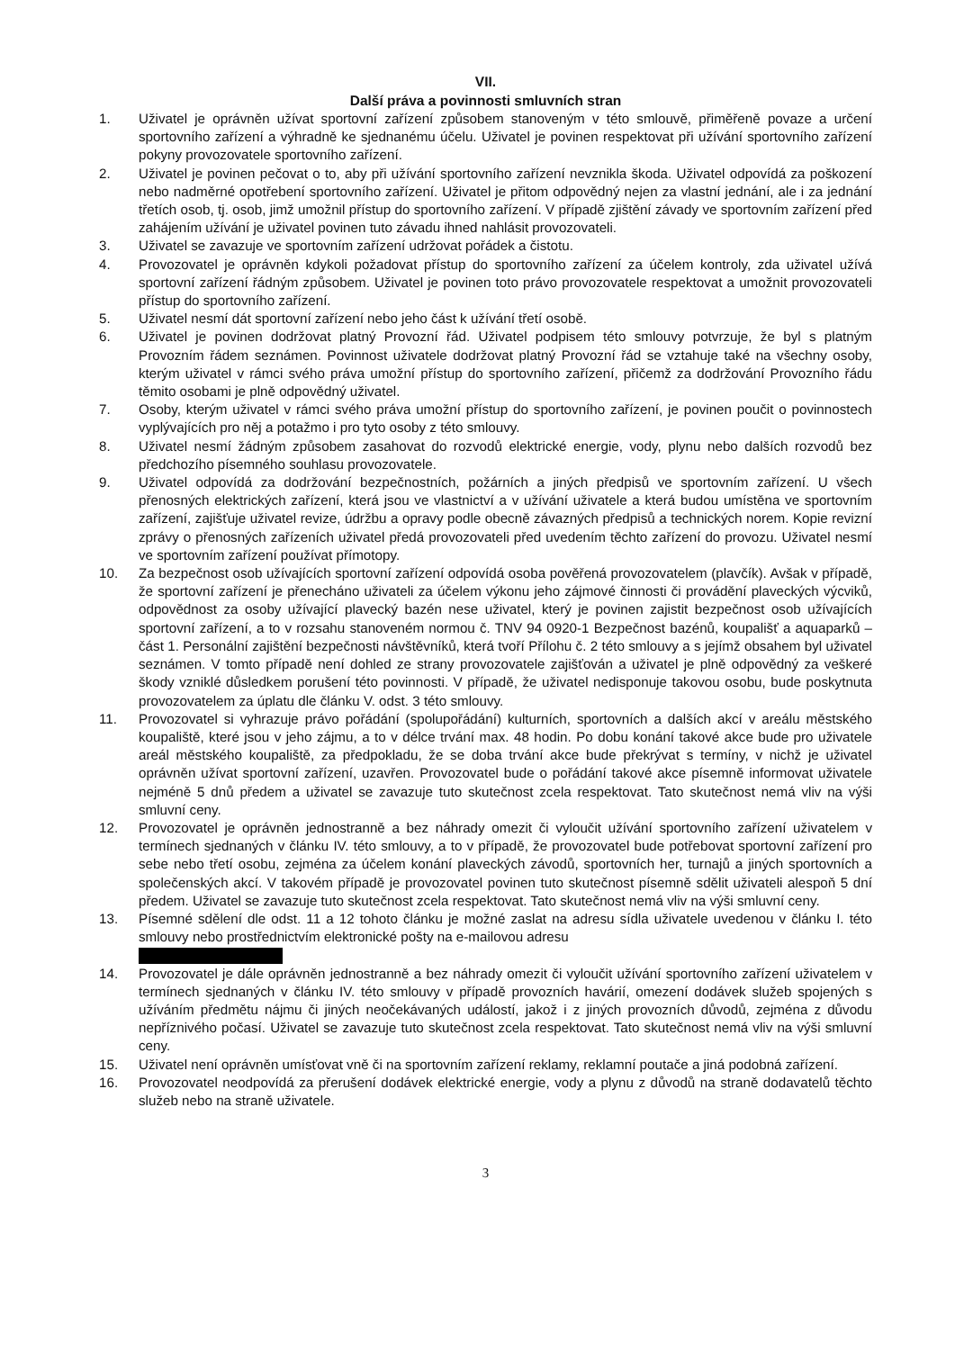VII.
Další práva a povinnosti smluvních stran
1. Uživatel je oprávněn užívat sportovní zařízení způsobem stanoveným v této smlouvě, přiměřeně povaze a určení sportovního zařízení a výhradně ke sjednanému účelu. Uživatel je povinen respektovat při užívání sportovního zařízení pokyny provozovatele sportovního zařízení.
2. Uživatel je povinen pečovat o to, aby při užívání sportovního zařízení nevznikla škoda. Uživatel odpovídá za poškození nebo nadměrné opotřebení sportovního zařízení. Uživatel je přitom odpovědný nejen za vlastní jednání, ale i za jednání třetích osob, tj. osob, jimž umožnil přístup do sportovního zařízení. V případě zjištění závady ve sportovním zařízení před zahájením užívání je uživatel povinen tuto závadu ihned nahlásit provozovateli.
3. Uživatel se zavazuje ve sportovním zařízení udržovat pořádek a čistotu.
4. Provozovatel je oprávněn kdykoli požadovat přístup do sportovního zařízení za účelem kontroly, zda uživatel užívá sportovní zařízení řádným způsobem. Uživatel je povinen toto právo provozovatele respektovat a umožnit provozovateli přístup do sportovního zařízení.
5. Uživatel nesmí dát sportovní zařízení nebo jeho část k užívání třetí osobě.
6. Uživatel je povinen dodržovat platný Provozní řád. Uživatel podpisem této smlouvy potvrzuje, že byl s platným Provozním řádem seznámen. Povinnost uživatele dodržovat platný Provozní řád se vztahuje také na všechny osoby, kterým uživatel v rámci svého práva umožní přístup do sportovního zařízení, přičemž za dodržování Provozního řádu těmito osobami je plně odpovědný uživatel.
7. Osoby, kterým uživatel v rámci svého práva umožní přístup do sportovního zařízení, je povinen poučit o povinnostech vyplývajících pro něj a potažmo i pro tyto osoby z této smlouvy.
8. Uživatel nesmí žádným způsobem zasahovat do rozvodů elektrické energie, vody, plynu nebo dalších rozvodů bez předchozího písemného souhlasu provozovatele.
9. Uživatel odpovídá za dodržování bezpečnostních, požárních a jiných předpisů ve sportovním zařízení. U všech přenosných elektrických zařízení, která jsou ve vlastnictví a v užívání uživatele a která budou umístěna ve sportovním zařízení, zajišťuje uživatel revize, údržbu a opravy podle obecně závazných předpisů a technických norem. Kopie revizní zprávy o přenosných zařízeních uživatel předá provozovateli před uvedením těchto zařízení do provozu. Uživatel nesmí ve sportovním zařízení používat přímotopy.
10. Za bezpečnost osob užívajících sportovní zařízení odpovídá osoba pověřená provozovatelem (plavčík). Avšak v případě, že sportovní zařízení je přenecháno uživateli za účelem výkonu jeho zájmové činnosti či provádění plaveckých výcviků, odpovědnost za osoby užívající plavecký bazén nese uživatel, který je povinen zajistit bezpečnost osob užívajících sportovní zařízení, a to v rozsahu stanoveném normou č. TNV 94 0920-1 Bezpečnost bazénů, koupališť a aquaparků – část 1. Personální zajištění bezpečnosti návštěvníků, která tvoří Přílohu č. 2 této smlouvy a s jejímž obsahem byl uživatel seznámen. V tomto případě není dohled ze strany provozovatele zajišťován a uživatel je plně odpovědný za veškeré škody vzniklé důsledkem porušení této povinnosti. V případě, že uživatel nedisponuje takovou osobu, bude poskytnuta provozovatelem za úplatu dle článku V. odst. 3 této smlouvy.
11. Provozovatel si vyhrazuje právo pořádání (spolupořádání) kulturních, sportovních a dalších akcí v areálu městského koupaliště, které jsou v jeho zájmu, a to v délce trvání max. 48 hodin. Po dobu konání takové akce bude pro uživatele areál městského koupaliště, za předpokladu, že se doba trvání akce bude překrývat s termíny, v nichž je uživatel oprávněn užívat sportovní zařízení, uzavřen. Provozovatel bude o pořádání takové akce písemně informovat uživatele nejméně 5 dnů předem a uživatel se zavazuje tuto skutečnost zcela respektovat. Tato skutečnost nemá vliv na výši smluvní ceny.
12. Provozovatel je oprávněn jednostranně a bez náhrady omezit či vyloučit užívání sportovního zařízení uživatelem v termínech sjednaných v článku IV. této smlouvy, a to v případě, že provozovatel bude potřebovat sportovní zařízení pro sebe nebo třetí osobu, zejména za účelem konání plaveckých závodů, sportovních her, turnajů a jiných sportovních a společenských akcí. V takovém případě je provozovatel povinen tuto skutečnost písemně sdělit uživateli alespoň 5 dní předem. Uživatel se zavazuje tuto skutečnost zcela respektovat. Tato skutečnost nemá vliv na výši smluvní ceny.
13. Písemné sdělení dle odst. 11 a 12 tohoto článku je možné zaslat na adresu sídla uživatele uvedenou v článku I. této smlouvy nebo prostřednictvím elektronické pošty na e-mailovou adresu
14. Provozovatel je dále oprávněn jednostranně a bez náhrady omezit či vyloučit užívání sportovního zařízení uživatelem v termínech sjednaných v článku IV. této smlouvy v případě provozních havárií, omezení dodávek služeb spojených s užíváním předmětu nájmu či jiných neočekávaných událostí, jakož i z jiných provozních důvodů, zejména z důvodu nepříznivého počasí. Uživatel se zavazuje tuto skutečnost zcela respektovat. Tato skutečnost nemá vliv na výši smluvní ceny.
15. Uživatel není oprávněn umísťovat vně či na sportovním zařízení reklamy, reklamní poutače a jiná podobná zařízení.
16. Provozovatel neodpovídá za přerušení dodávek elektrické energie, vody a plynu z důvodů na straně dodavatelů těchto služeb nebo na straně uživatele.
3